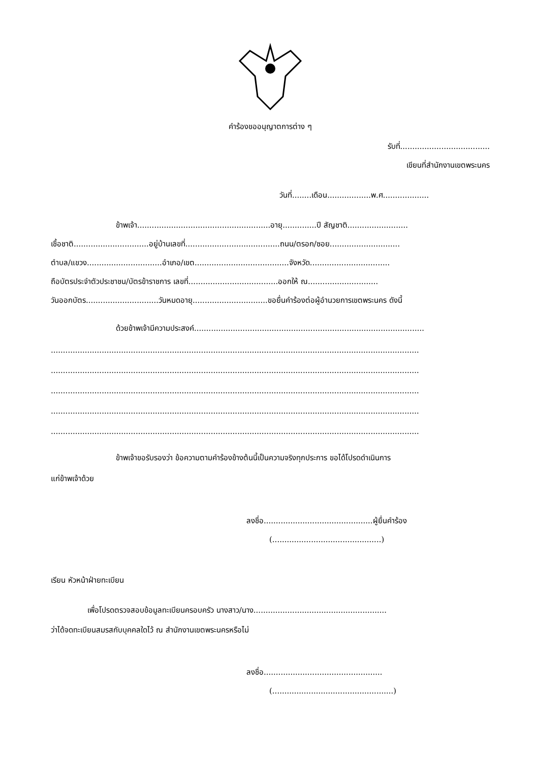คำร้องขออนุญาตการต่าง ๆ
รับที่.....................................
เขียนที่สำนักงานเขตพระนคร
วันที่........เดือน..................พ.ศ...................
ข้าพเจ้า.......................................................อายุ..............ปี สัญชาติ.........................
เชื้อชาติ...............................อยู่บ้านเลขที่.......................................ถนน/ตรอก/ซอย.............................
ตำบล/แขวง...............................อำเภอ/เขต.......................................จังหวัด.................................
ถือบัตรประจำตัวประชาชน/บัตรข้าราชการ เลขที่.....................................ออกให้ ณ.............................
วันออกบัตร..............................วันหมดอายุ...............................ขอยื่นคำร้องต่อผู้อำนวยการเขตพระนคร ดังนี้
ด้วยข้าพเจ้ามีความประสงค์...............................................................................................
........................................................................................................................................................
........................................................................................................................................................
........................................................................................................................................................
........................................................................................................................................................
........................................................................................................................................................
ข้าพเจ้าขอรับรองว่า ข้อความตามคำร้องข้างต้นนี้เป็นความจริงทุกประการ ขอได้โปรดดำเนินการ
แก่ข้าพเจ้าด้วย
ลงชื่อ.............................................ผู้ยื่นคำร้อง
(.............................................)
เรียน หัวหน้าฝ่ายทะเบียน
เพื่อโปรดตรวจสอบข้อมูลทะเบียนครอบครัว นางสาว/นาง.......................................................
ว่าได้จดทะเบียนสมรสกับบุคคลใดไว้ ณ สำนักงานเขตพระนครหรือไม่
ลงชื่อ.................................................
(..................................................)